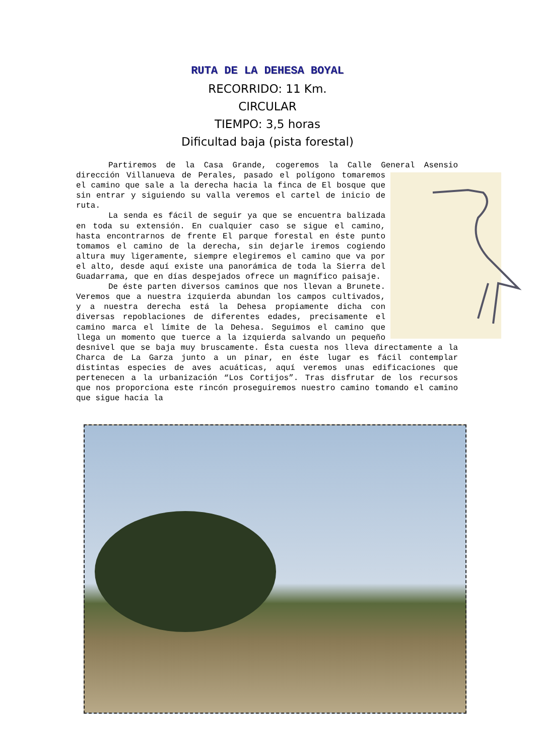RUTA DE LA DEHESA BOYAL
RECORRIDO: 11 Km.
CIRCULAR
TIEMPO: 3,5 horas
Dificultad baja (pista forestal)
Partiremos de la Casa Grande, cogeremos la Calle General Asensio dirección Villanueva de Perales, pasado el polígono tomaremos el camino que sale a la derecha hacia la finca de El bosque que sin entrar y siguiendo su valla veremos el cartel de inicio de ruta.
La senda es fácil de seguir ya que se encuentra balizada en toda su extensión. En cualquier caso se sigue el camino, hasta encontrarnos de frente El parque forestal en éste punto tomamos el camino de la derecha, sin dejarle iremos cogiendo altura muy ligeramente, siempre elegiremos el camino que va por el alto, desde aquí existe una panorámica de toda la Sierra del Guadarrama, que en días despejados ofrece un magnífico paisaje.
De éste parten diversos caminos que nos llevan a Brunete. Veremos que a nuestra izquierda abundan los campos cultivados, y a nuestra derecha está la Dehesa propiamente dicha con diversas repoblaciones de diferentes edades, precisamente el camino marca el límite de la Dehesa. Seguimos el camino que llega un momento que tuerce a la izquierda salvando un pequeño desnivel que se baja muy bruscamente. Ésta cuesta nos lleva directamente a la Charca de La Garza junto a un pinar, en éste lugar es fácil contemplar distintas especies de aves acuáticas, aquí veremos unas edificaciones que pertenecen a la urbanización “Los Cortijos”. Tras disfrutar de los recursos que nos proporciona este rincón proseguiremos nuestro camino tomando el camino que sigue hacia la